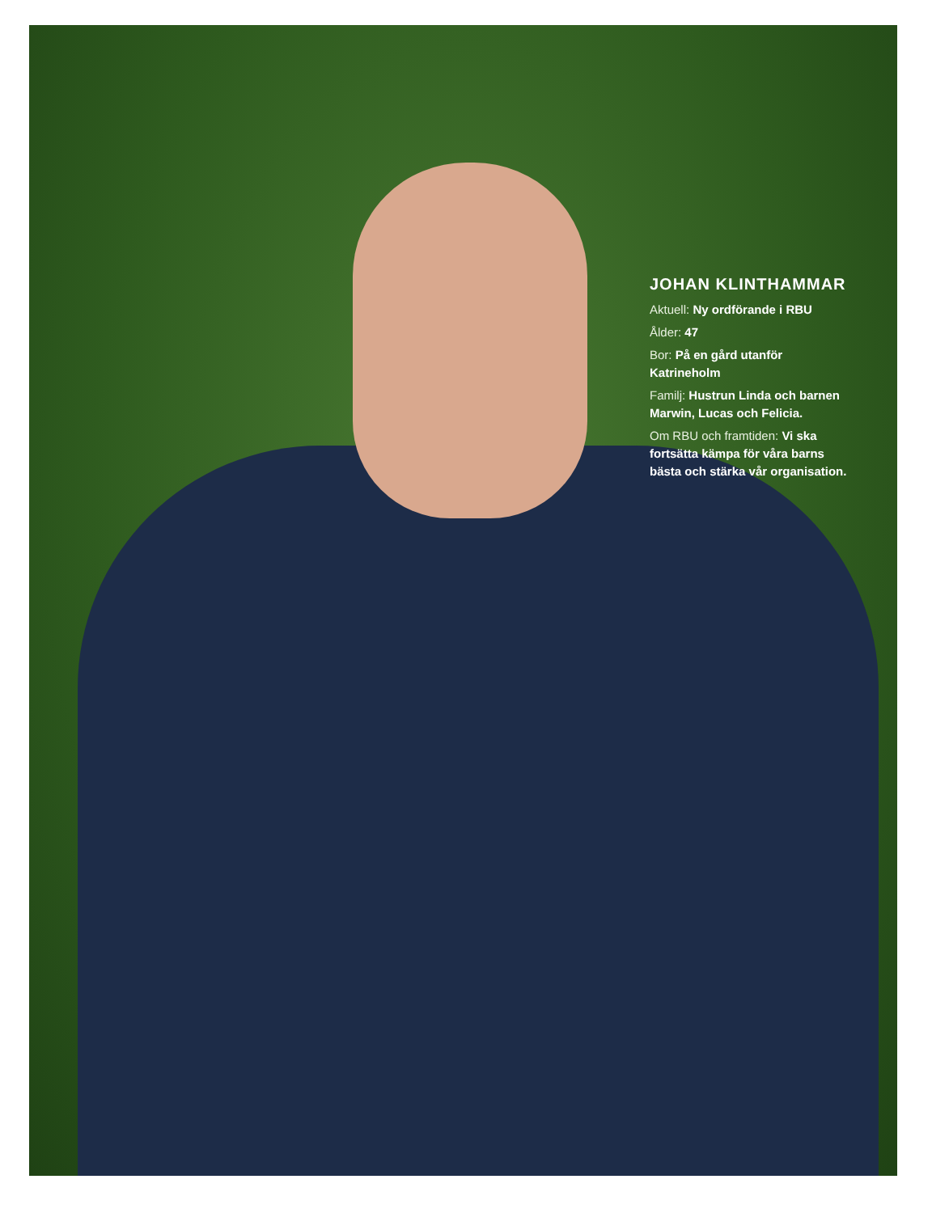JOHAN KLINTHAMMAR
Aktuell: Ny ordförande i RBU
Ålder: 47
Bor: På en gård utanför Katrineholm
Familj: Hustrun Linda och barnen Marwin, Lucas och Felicia.
Om RBU och framtiden: Vi ska fortsätta kämpa för våra barns bästa och stärka vår organisation.